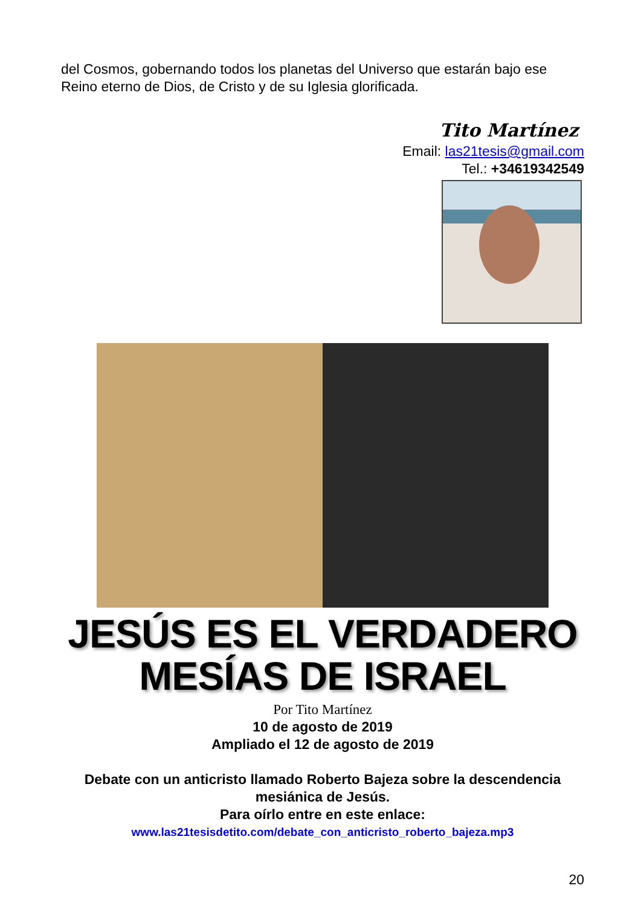del Cosmos, gobernando todos los planetas del Universo que estarán bajo ese Reino eterno de Dios, de Cristo y de su Iglesia glorificada.
Tito Martínez
Email: las21tesis@gmail.com
Tel.: +34619342549
JESÚS ES EL VERDADERO
MESÍAS DE ISRAEL
Por Tito Martínez
10 de agosto de 2019
Ampliado el 12 de agosto de 2019
Debate con un anticristo llamado Roberto Bajeza sobre la descendencia mesiánica de Jesús.
Para oírlo entre en este enlace:
www.las21tesisdetito.com/debate_con_anticristo_roberto_bajeza.mp3
20